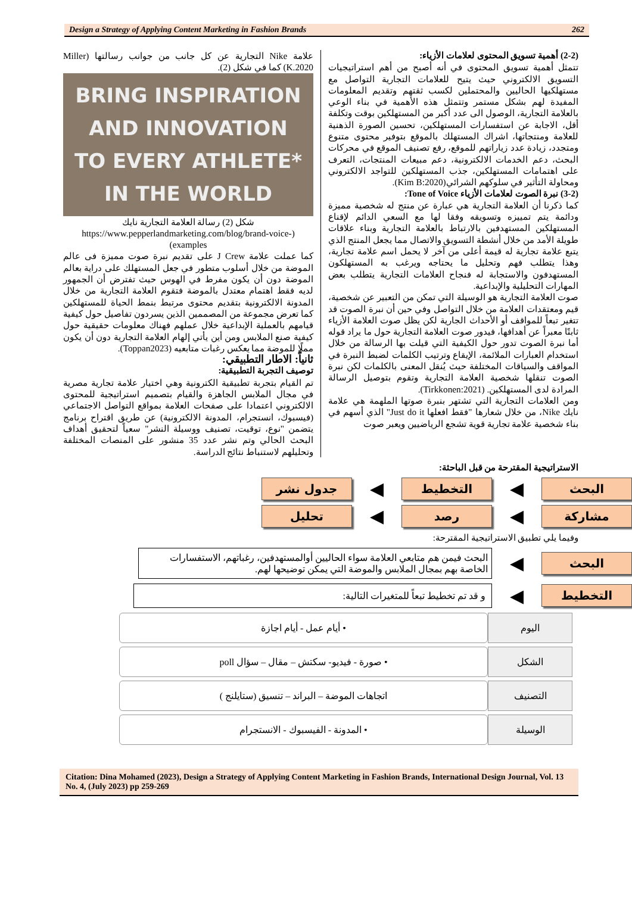Design a Strategy of Applying Content Marketing in Fashion Brands 262
(2-2) أهمية تسويق المحتوى لعلامات الأزياء:
تتمثل أهمية تسويق المحتوى في أنه أصبح من أهم استراتيجيات التسويق الالكتروني حيث يتيح للعلامات التجارية التواصل مع مستهلكيها الحاليين والمحتملين لكسب ثقتهم وتقديم المعلومات المفيدة لهم بشكل مستمر وتتمثل هذه الأهمية في بناء الوعي بالعلامة التجارية، الوصول الى عدد أكبر من المستهلكين بوقت وتكلفة أقل، الاجابة عن استفسارات المستهلكين، تحسين الصورة الذهنية للعلامة ومنتجاتها، اشراك المستهلك بالموقع بتوفير محتوى متنوع ومتجدد، زيادة عدد زياراتهم للموقع، رفع تصنيف الموقع في محركات البحث، دعم الخدمات الالكترونية، دعم مبيعات المنتجات، التعرف على اهتمامات المستهلكين، جذب المستهلكين للتواجد الالكتروني ومحاولة التأثير في سلوكهم الشرائي(Kim B:2020).
(3-2) نبرة الصوت لعلامات الأزياء Tone of Voice:
كما ذكرنا أن العلامة التجارية هي عبارة عن منتج له شخصية مميزة ودائمة يتم تمييزه وتسويقه وفقا لها مع السعي الدائم لإقناع المستهلكين المستهدفين بالارتباط بالعلامة التجارية وبناء علاقات طويلة الأمد من خلال أنشطة التسويق والاتصال مما يجعل المنتج الذي يتبع علامة تجارية له قيمة أعلى من آخر لا يحمل اسم علامة تجارية، وهذا يتطلب فهم وتحليل ما يحتاجه ويرغب به المستهلكون المستهدفون والاستجابة له فنجاح العلامات التجارية يتطلب بعض المهارات التحليلية والإبداعية.
صوت العلامة التجارية هو الوسيلة التي تمكن من التعبير عن شخصية، قيم ومعتقدات العلامة من خلال التواصل وفي حين أن نبرة الصوت قد تتغير تبعاً للمواقف أو الأحداث الجارية لكن يظل صوت العلامة الأزياء ثابتًا معبراً عن أهدافها، فيدور صوت العلامة التجارية حول ما يراد قوله أما نبرة الصوت تدور حول الكيفية التي قيلت بها الرسالة من خلال استخدام العبارات الملائمة، الإيقاع وترتيب الكلمات لضبط النبرة في المواقف والسياقات المختلفة حيث يُنقل المعنى بالكلمات لكن نبرة الصوت تنقلها شخصية العلامة التجارية وتقوم بتوصيل الرسالة المرادة لدى المستهلكين. (Tirkkonen:2021).
ومن العلامات التجارية التي تشتهر بنبرة صوتها الملهمة هي علامة نايك Nike، من خلال شعارها "فقط افعلها Just do it" الذي أسهم في بناء شخصية علامة تجارية قوية تشجع الرياضيين ويعبر صوت
علامة Nike التجارية عن كل جانب من جوانب رسالتها (Miller K.2020) كما في شكل (2).
BRING INSPIRATION
AND INNOVATION
TO EVERY ATHLETE*
IN THE WORLD
شكل (2) رسالة العلامة التجارية نايك
(https://www.pepperlandmarketing.com/blog/brand-voice-examples)
كما عملت علامة J Crew على تقديم نبرة صوت مميزة فى عالم الموضة من خلال أسلوب متطور في جعل المستهلك على دراية بعالم الموضة دون أن يكون مفرط في الهوس حيث تفترض أن الجمهور لديه فقط اهتمام معتدل بالموضة فتقوم العلامة التجارية من خلال المدونة الالكترونية بتقديم محتوى مرتبط بنمط الحياة للمستهلكين كما تعرض مجموعة من المصممين الذين يسردون تفاصيل حول كيفية قيامهم بالعملية الإبداعية خلال عملهم فهناك معلومات حقيقية حول كيفية صنع الملابس ومن أين يأتي إلهام العلامة التجارية دون أن يكون مملًا للموضة مما يعكس رغبات متابعيه (Toppan2023).
ثانياً: الاطار التطبيقي:
توصيف التجربة التطبيقية:
تم القيام بتجربة تطبيقية الكترونية وهي اختيار علامة تجارية مصرية في مجال الملابس الجاهزة والقيام بتصميم استراتيجية للمحتوى الالكتروني اعتمادا على صفحات العلامة بمواقع التواصل الاجتماعي (فيسبوك، انستجرام، المدونة الالكترونية) عن طريق اقتراح برنامج يتضمن "نوع، توقيت، تصنيف ووسيلة النشر" سعياً لتحقيق أهداف البحث الحالي وتم نشر عدد 35 منشور على المنصات المختلفة وتحليلهم لاستنباط نتائج الدراسة.
الاستراتيجية المقترحة من قبل الباحثة:
البحث
◀
التخطيط
◀
جدول نشر
مشاركة
◀
رصد
◀
تحليل
وفيما يلي تطبيق الاستراتيجية المقترحة:
البحث
◀
البحث فيمن هم متابعي العلامة سواء الحاليين أوالمستهدفين، رغباتهم، الاستفسارات الخاصة بهم بمجال الملابس والموضة التي يمكن توضيحها لهم.
التخطيط
◀
و قد تم تخطيط تبعاً للمتغيرات التالية:
اليوم • أيام عمل - أيام اجازة
الشكل • صورة - فيديو- سكتش – مقال – سؤال poll
التصنيف اتجاهات الموضة – البراند – تنسيق (ستايلنج )
الوسيلة • المدونة - الفيسبوك - الانستجرام
Citation: Dina Mohamed (2023), Design a Strategy of Applying Content Marketing in Fashion Brands, International Design Journal, Vol. 13 No. 4, (July 2023) pp 259-269